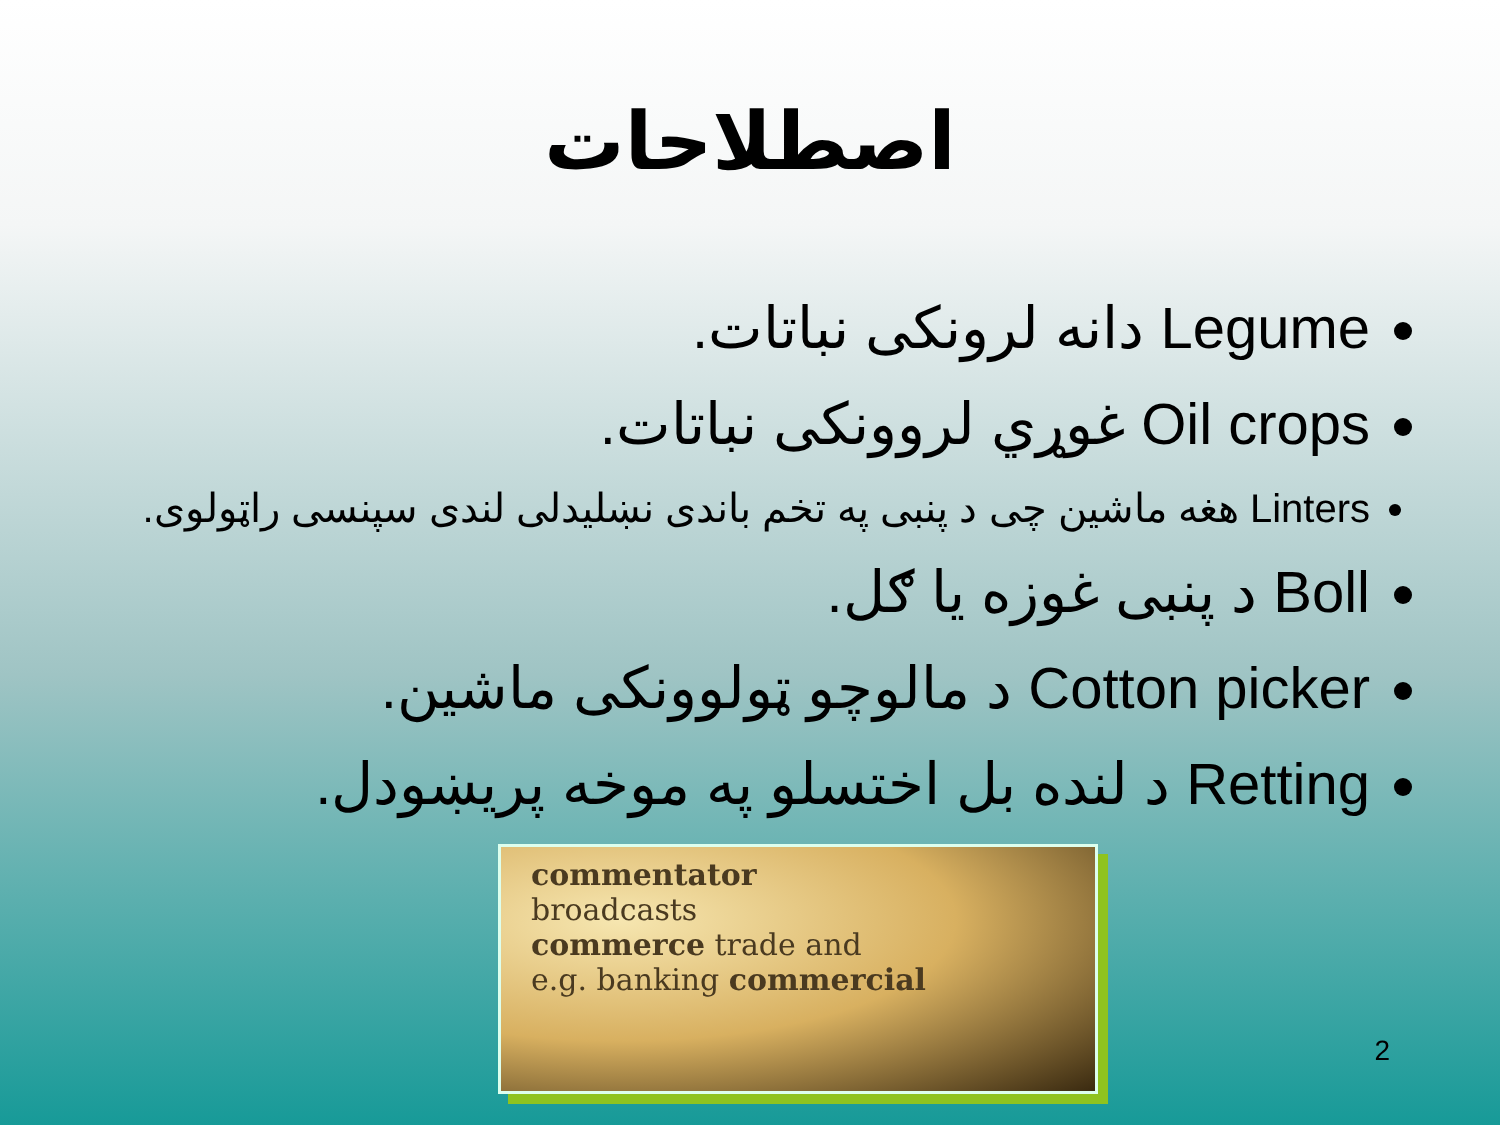اصطلاحات
Legume دانه لرونکی نباتات.
Oil crops غوړي لروونکی نباتات.
Linters هغه ماشين چی د پنبی په تخم باندی نښليدلی لندی سپنسی راټولوی.
Boll د پنبی غوزه يا ګل.
Cotton picker د مالوچو ټولوونکی ماشين.
Retting د لنده بل اختسلو په موخه پريښودل.
commentator
broadcasts
commerce trade and
e.g. banking commercial
2